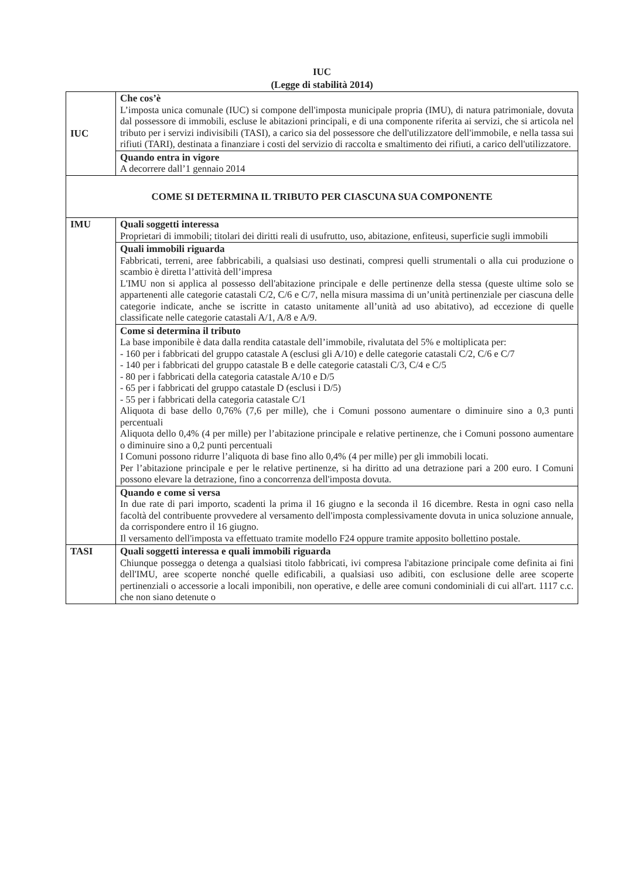IUC
(Legge di stabilità 2014)
| IUC | Che cos’è L’imposta unica comunale (IUC) si compone dell'imposta municipale propria (IMU), di natura patrimoniale, dovuta dal possessore di immobili, escluse le abitazioni principali, e di una componente riferita ai servizi, che si articola nel tributo per i servizi indivisibili (TASI), a carico sia del possessore che dell'utilizzatore dell'immobile, e nella tassa sui rifiuti (TARI), destinata a finanziare i costi del servizio di raccolta e smaltimento dei rifiuti, a carico dell'utilizzatore. |
| | Quando entra in vigore A decorrere dall’1 gennaio 2014 |
| COME SI DETERMINA IL TRIBUTO PER CIASCUNA SUA COMPONENTE | |
| IMU | Quali soggetti interessa Proprietari di immobili; titolari dei diritti reali di usufrutto, uso, abitazione, enfiteusi, superficie sugli immobili |
| | Quali immobili riguarda Fabbricati, terreni, aree fabbricabili, a qualsiasi uso destinati, compresi quelli strumentali o alla cui produzione o scambio è diretta l’attività dell’impresa L'IMU non si applica al possesso dell'abitazione principale e delle pertinenze della stessa (queste ultime solo se appartenenti alle categorie catastali C/2, C/6 e C/7, nella misura massima di un’unità pertinenziale per ciascuna delle categorie indicate, anche se iscritte in catasto unitamente all’unità ad uso abitativo), ad eccezione di quelle classificate nelle categorie catastali A/1, A/8 e A/9. |
| | Come si determina il tributo La base imponibile è data dalla rendita catastale dell’immobile, rivalutata del 5% e moltiplicata per: - 160 per i fabbricati del gruppo catastale A (esclusi gli A/10) e delle categorie catastali C/2, C/6 e C/7 - 140 per i fabbricati del gruppo catastale B e delle categorie catastali C/3, C/4 e C/5 - 80 per i fabbricati della categoria catastale A/10 e D/5 - 65 per i fabbricati del gruppo catastale D (esclusi i D/5) - 55 per i fabbricati della categoria catastale C/1 Aliquota di base dello 0,76% (7,6 per mille), che i Comuni possono aumentare o diminuire sino a 0,3 punti percentuali Aliquota dello 0,4% (4 per mille) per l’abitazione principale e relative pertinenze, che i Comuni possono aumentare o diminuire sino a 0,2 punti percentuali I Comuni possono ridurre l’aliquota di base fino allo 0,4% (4 per mille) per gli immobili locati. Per l’abitazione principale e per le relative pertinenze, si ha diritto ad una detrazione pari a 200 euro. I Comuni possono elevare la detrazione, fino a concorrenza dell'imposta dovuta. |
| | Quando e come si versa In due rate di pari importo, scadenti la prima il 16 giugno e la seconda il 16 dicembre. Resta in ogni caso nella facoltà del contribuente provvedere al versamento dell'imposta complessivamente dovuta in unica soluzione annuale, da corrispondere entro il 16 giugno. Il versamento dell'imposta va effettuato tramite modello F24 oppure tramite apposito bollettino postale. |
| TASI | Quali soggetti interessa e quali immobili riguarda Chiunque possegga o detenga a qualsiasi titolo fabbricati, ivi compresa l'abitazione principale come definita ai fini dell'IMU, aree scoperte nonché quelle edificabili, a qualsiasi uso adibiti, con esclusione delle aree scoperte pertinenziali o accessorie a locali imponibili, non operative, e delle aree comuni condominiali di cui all'art. 1117 c.c. che non siano detenute o |